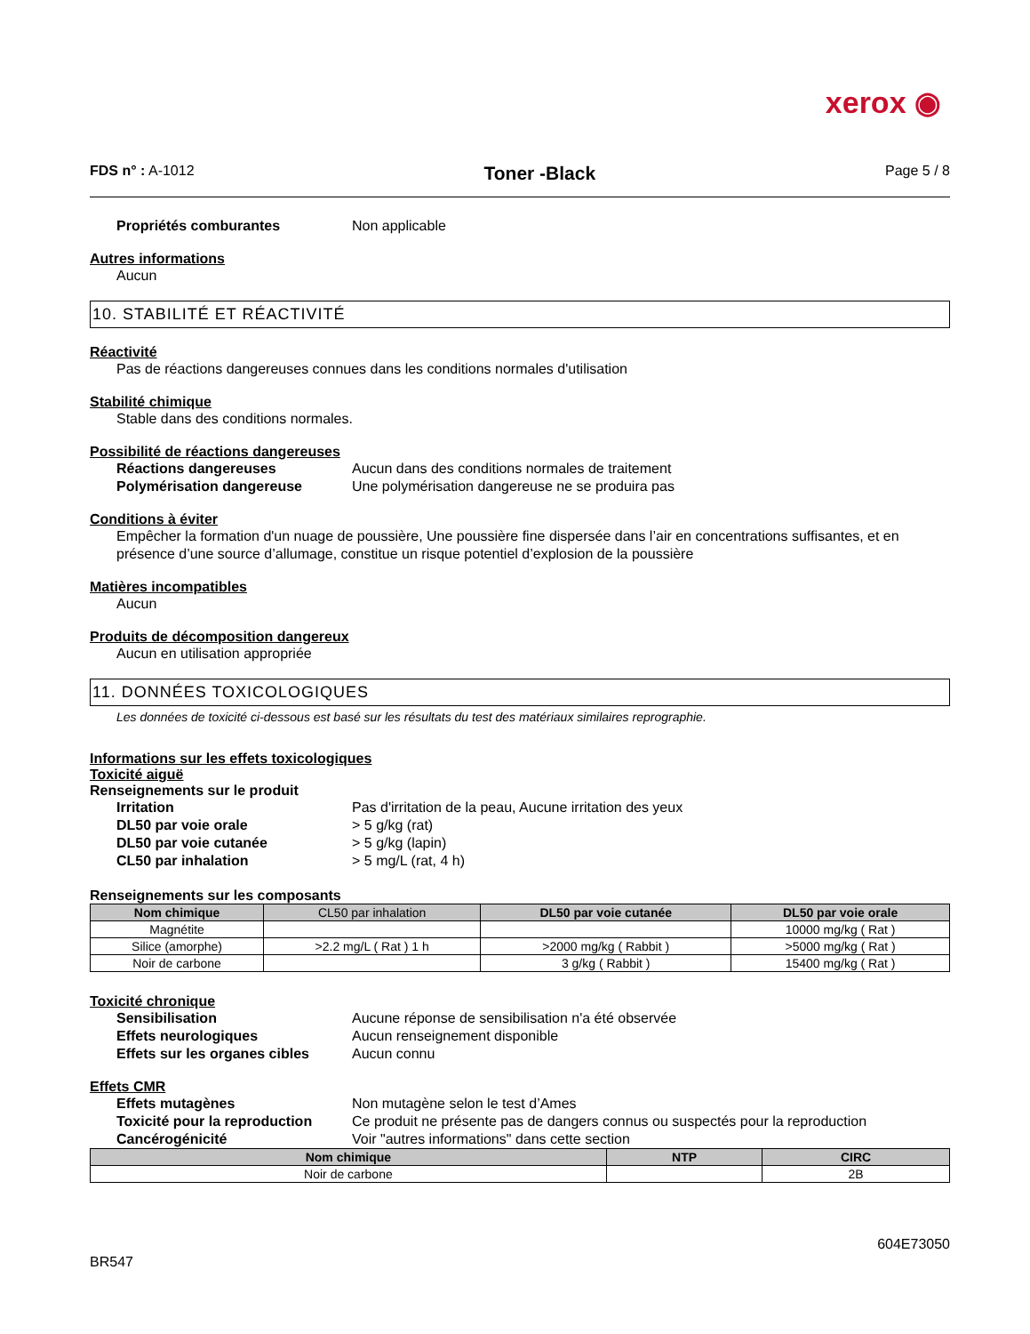xerox ◉
FDS n° : A-1012 Toner -Black Page 5 / 8
Propriétés comburantes Non applicable
Autres informations
Aucun
10. STABILITÉ ET RÉACTIVITÉ
Réactivité
Pas de réactions dangereuses connues dans les conditions normales d'utilisation
Stabilité chimique
Stable dans des conditions normales.
Possibilité de réactions dangereuses
Réactions dangereuses Aucun dans des conditions normales de traitement
Polymérisation dangereuse Une polymérisation dangereuse ne se produira pas
Conditions à éviter
Empêcher la formation d'un nuage de poussière, Une poussière fine dispersée dans l’air en concentrations suffisantes, et en présence d’une source d’allumage, constitue un risque potentiel d’explosion de la poussière
Matières incompatibles
Aucun
Produits de décomposition dangereux
Aucun en utilisation appropriée
11. DONNÉES TOXICOLOGIQUES
Les données de toxicité ci-dessous est basé sur les résultats du test des matériaux similaires reprographie.
Informations sur les effets toxicologiques
Toxicité aiguë
Renseignements sur le produit
Irritation Pas d'irritation de la peau, Aucune irritation des yeux
DL50 par voie orale > 5 g/kg (rat)
DL50 par voie cutanée > 5 g/kg (lapin)
CL50 par inhalation > 5 mg/L (rat, 4 h)
Renseignements sur les composants
| Nom chimique | CL50 par inhalation | DL50 par voie cutanée | DL50 par voie orale |
| --- | --- | --- | --- |
| Magnétite | | | 10000 mg/kg ( Rat ) |
| Silice (amorphe) | >2.2 mg/L ( Rat ) 1 h | >2000 mg/kg ( Rabbit ) | >5000 mg/kg ( Rat ) |
| Noir de carbone | | 3 g/kg ( Rabbit ) | 15400 mg/kg ( Rat ) |
Toxicité chronique
Sensibilisation Aucune réponse de sensibilisation n'a été observée
Effets neurologiques Aucun renseignement disponible
Effets sur les organes cibles Aucun connu
Effets CMR
Effets mutagènes Non mutagène selon le test d’Ames
Toxicité pour la reproduction Ce produit ne présente pas de dangers connus ou suspectés pour la reproduction
Cancérogénicité Voir "autres informations" dans cette section
| Nom chimique | NTP | CIRC |
| --- | --- | --- |
| Noir de carbone | | 2B |
BR547 604E73050